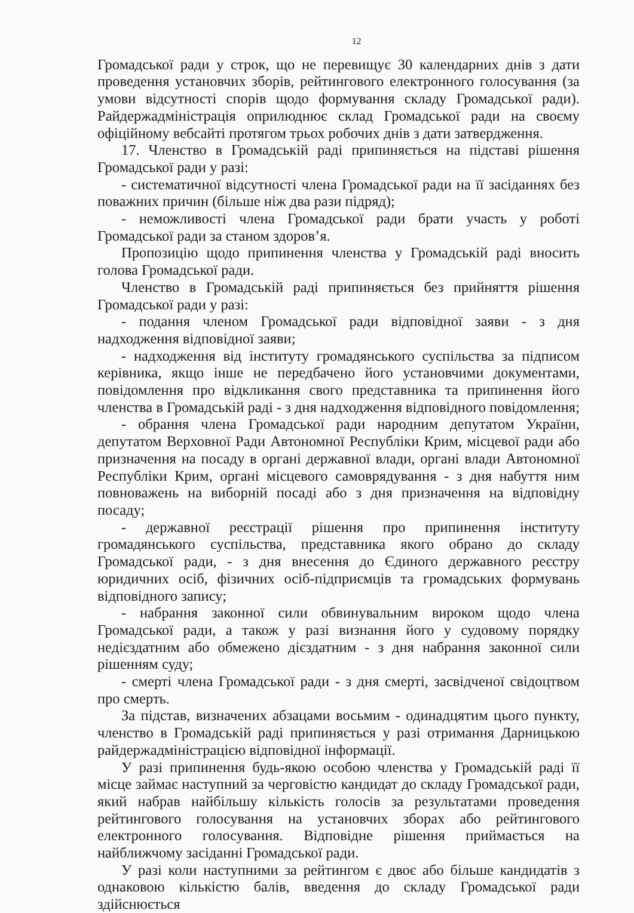12
Громадської ради у строк, що не перевищує 30 календарних днів з дати проведення установчих зборів, рейтингового електронного голосування (за умови відсутності спорів щодо формування складу Громадської ради). Райдержадміністрація оприлюднює склад Громадської ради на своєму офіційному вебсайті протягом трьох робочих днів з дати затвердження.
17. Членство в Громадській раді припиняється на підставі рішення Громадської ради у разі:
- систематичної відсутності члена Громадської ради на її засіданнях без поважних причин (більше ніж два рази підряд);
- неможливості члена Громадської ради брати участь у роботі Громадської ради за станом здоров’я.
Пропозицію щодо припинення членства у Громадській раді вносить голова Громадської ради.
Членство в Громадській раді припиняється без прийняття рішення Громадської ради у разі:
- подання членом Громадської ради відповідної заяви - з дня надходження відповідної заяви;
- надходження від інституту громадянського суспільства за підписом керівника, якщо інше не передбачено його установчими документами, повідомлення про відкликання свого представника та припинення його членства в Громадській раді - з дня надходження відповідного повідомлення;
- обрання члена Громадської ради народним депутатом України, депутатом Верховної Ради Автономної Республіки Крим, місцевої ради або призначення на посаду в органі державної влади, органі влади Автономної Республіки Крим, органі місцевого самоврядування - з дня набуття ним повноважень на виборній посаді або з дня призначення на відповідну посаду;
- державної реєстрації рішення про припинення інституту громадянського суспільства, представника якого обрано до складу Громадської ради, - з дня внесення до Єдиного державного реєстру юридичних осіб, фізичних осіб-підприємців та громадських формувань відповідного запису;
- набрання законної сили обвинувальним вироком щодо члена Громадської ради, а також у разі визнання його у судовому порядку недієздатним або обмежено дієздатним - з дня набрання законної сили рішенням суду;
- смерті члена Громадської ради - з дня смерті, засвідченої свідоцтвом про смерть.
За підстав, визначених абзацами восьмим - одинадцятим цього пункту, членство в Громадській раді припиняється у разі отримання Дарницькою райдержадміністрацією відповідної інформації.
У разі припинення будь-якою особою членства у Громадській раді її місце займає наступний за черговістю кандидат до складу Громадської ради, який набрав найбільшу кількість голосів за результатами проведення рейтингового голосування на установчих зборах або рейтингового електронного голосування. Відповідне рішення приймається на найближчому засіданні Громадської ради.
У разі коли наступними за рейтингом є двоє або більше кандидатів з однаковою кількістю балів, введення до складу Громадської ради здійснюється